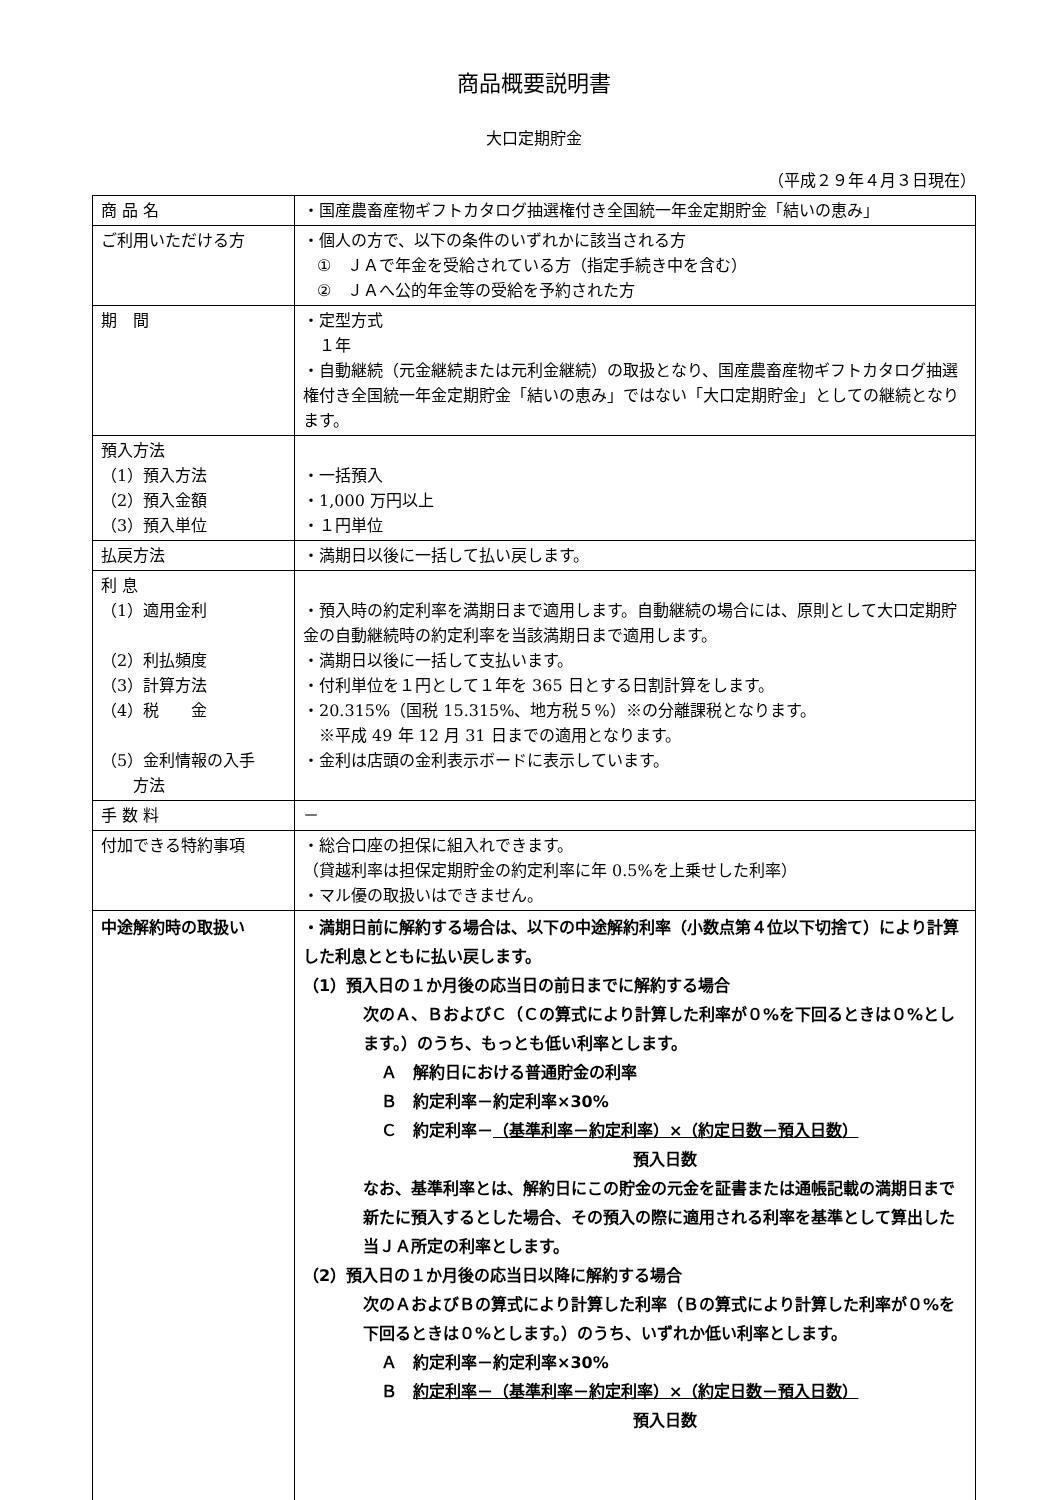商品概要説明書
大口定期貯金
（平成２９年４月３日現在）
| 商 品 名 | ・国産農畜産物ギフトカタログ抽選権付き全国統一年金定期貯金「結いの恵み」 |
| ご利用いただける方 | ・個人の方で、以下の条件のいずれかに該当される方 ① ＪＡで年金を受給されている方（指定手続き中を含む） ② ＪＡへ公的年金等の受給を予約された方 |
| 期 間 | ・定型方式 １年 ・自動継続（元金継続または元利金継続）の取扱となり、国産農畜産物ギフトカタログ抽選権付き全国統一年金定期貯金「結いの恵み」ではない「大口定期貯金」としての継続となります。 |
| 預入方法 （1）預入方法 （2）預入金額 （3）預入単位 | ・一括預入 ・1,000 万円以上 ・１円単位 |
| 払戻方法 | ・満期日以後に一括して払い戻します。 |
| 利 息 （1）適用金利 （2）利払頻度 （3）計算方法 （4）税 金 （5）金利情報の入手 方法 | ・預入時の約定利率を満期日まで適用します。自動継続の場合には、原則として大口定期貯金の自動継続時の約定利率を当該満期日まで適用します。 ・満期日以後に一括して支払います。 ・付利単位を１円として１年を 365 日とする日割計算をします。 ・20.315%（国税 15.315%、地方税５%）※の分離課税となります。 ※平成 49 年 12 月 31 日までの適用となります。 ・金利は店頭の金利表示ボードに表示しています。 |
| 手 数 料 | － |
| 付加できる特約事項 | ・総合口座の担保に組入れできます。 （貸越利率は担保定期貯金の約定利率に年 0.5%を上乗せした利率） ・マル優の取扱いはできません。 |
| 中途解約時の取扱い | ・満期日前に解約する場合は、以下の中途解約利率（小数点第４位以下切捨て）により計算した利息とともに払い戻します。 （1）預入日の１か月後の応当日の前日までに解約する場合 次のＡ、ＢおよびＣ（Ｃの算式により計算した利率が０%を下回るときは０%とします。）のうち、もっとも低い利率とします。 Ａ 解約日における普通貯金の利率 Ｂ 約定利率－約定利率×30% Ｃ 約定利率－ （基準利率－約定利率）×（約定日数－預入日数） 預入日数 なお、基準利率とは、解約日にこの貯金の元金を証書または通帳記載の満期日まで新たに預入するとした場合、その預入の際に適用される利率を基準として算出した当ＪＡ所定の利率とします。 （2）預入日の１か月後の応当日以降に解約する場合 次のＡおよびＢの算式により計算した利率（Ｂの算式により計算した利率が０%を下回るときは０%とします。）のうち、いずれか低い利率とします。 Ａ 約定利率－約定利率×30% Ｂ 約定利率－（基準利率－約定利率）×（約定日数－預入日数） 預入日数 |